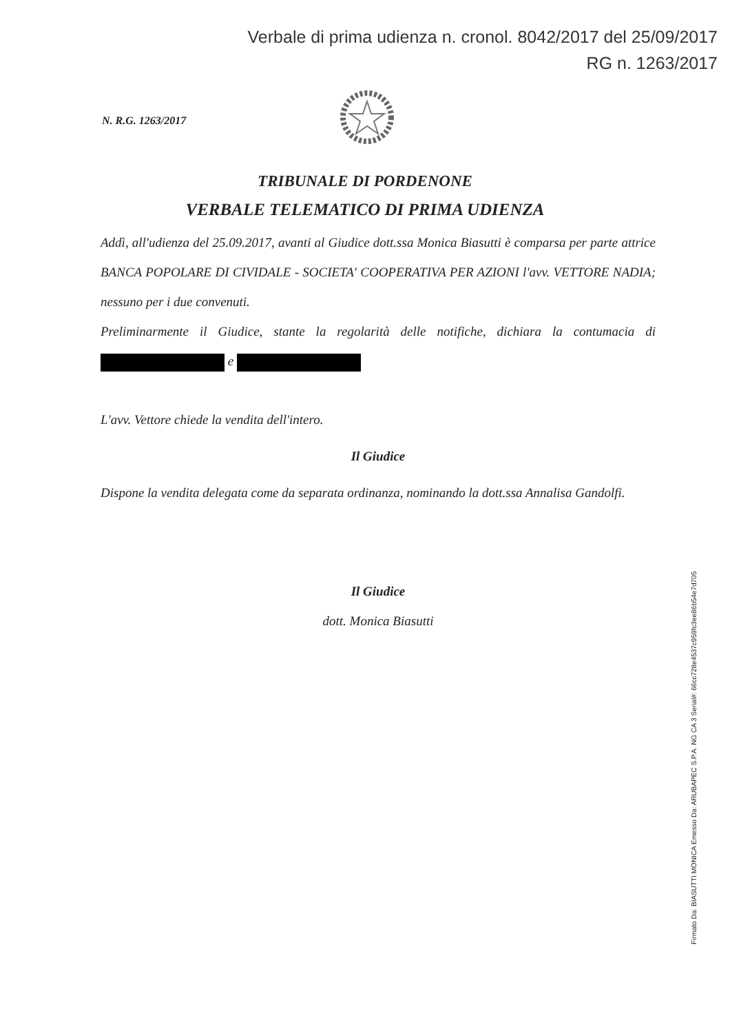Verbale di prima udienza n. cronol. 8042/2017 del 25/09/2017
RG n. 1263/2017
N. R.G. 1263/2017
TRIBUNALE DI PORDENONE
VERBALE TELEMATICO DI PRIMA UDIENZA
Addì, all'udienza del 25.09.2017, avanti al Giudice dott.ssa Monica Biasutti è comparsa per parte attrice BANCA POPOLARE DI CIVIDALE - SOCIETA' COOPERATIVA PER AZIONI l'avv. VETTORE NADIA; nessuno per i due convenuti.
Preliminarmente il Giudice, stante la regolarità delle notifiche, dichiara la contumacia di e
L'avv. Vettore chiede la vendita dell'intero.
Il Giudice
Dispone la vendita delegata come da separata ordinanza, nominando la dott.ssa Annalisa Gandolfi.
Il Giudice
dott. Monica Biasutti
Firmato Da: BIASUTTI MONICA Emesso Da: ARUBAPEC S.P.A. NG CA 3 Serial#: 66cc728e4537c959fc3ee86b54e7d705